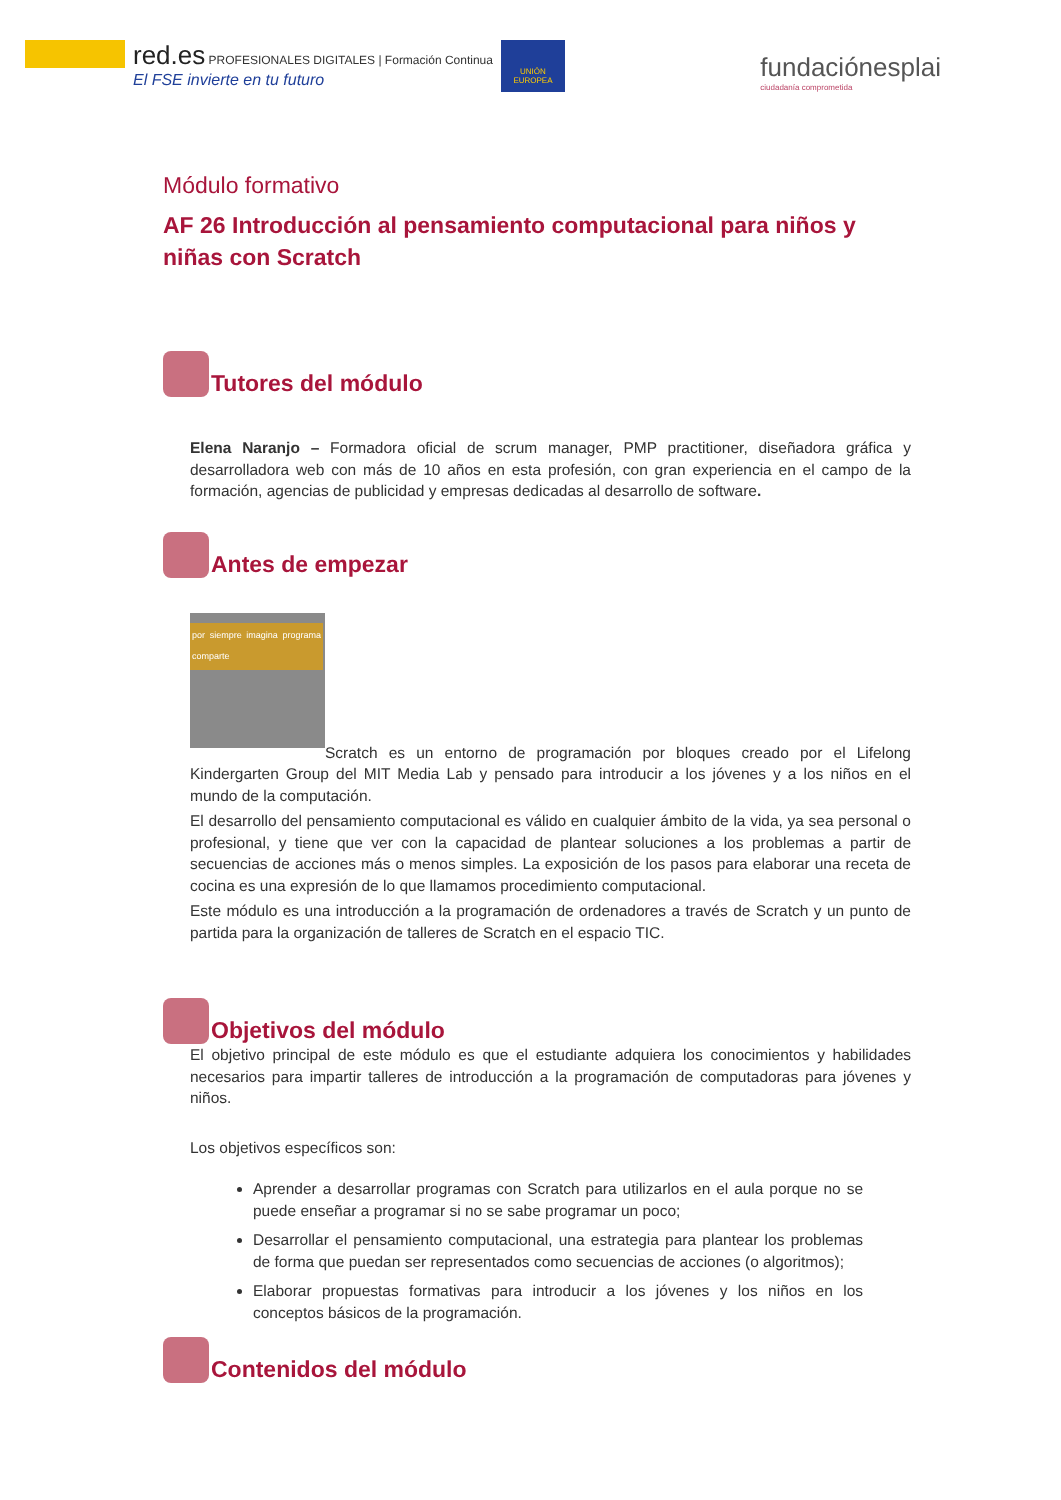red.es PROFESIONALES DIGITALES | Formación Continua
El FSE invierte en tu futuro
UNIÓN EUROPEA
fundaciónesplai
ciudadanía comprometida
Módulo formativo
AF 26 Introducción al pensamiento computacional para niños y niñas con Scratch
Tutores del módulo
Elena Naranjo – Formadora oficial de scrum manager, PMP practitioner, diseñadora gráfica y desarrolladora web con más de 10 años en esta profesión, con gran experiencia en el campo de la formación, agencias de publicidad y empresas dedicadas al desarrollo de software.
Antes de empezar
por siempre imagina programa comparte
Scratch es un entorno de programación por bloques creado por el Lifelong Kindergarten Group del MIT Media Lab y pensado para introducir a los jóvenes y a los niños en el mundo de la computación.
El desarrollo del pensamiento computacional es válido en cualquier ámbito de la vida, ya sea personal o profesional, y tiene que ver con la capacidad de plantear soluciones a los problemas a partir de secuencias de acciones más o menos simples. La exposición de los pasos para elaborar una receta de cocina es una expresión de lo que llamamos procedimiento computacional.
Este módulo es una introducción a la programación de ordenadores a través de Scratch y un punto de partida para la organización de talleres de Scratch en el espacio TIC.
Objetivos del módulo
El objetivo principal de este módulo es que el estudiante adquiera los conocimientos y habilidades necesarios para impartir talleres de introducción a la programación de computadoras para jóvenes y niños.
Los objetivos específicos son:
Aprender a desarrollar programas con Scratch para utilizarlos en el aula porque no se puede enseñar a programar si no se sabe programar un poco;
Desarrollar el pensamiento computacional, una estrategia para plantear los problemas de forma que puedan ser representados como secuencias de acciones (o algoritmos);
Elaborar propuestas formativas para introducir a los jóvenes y los niños en los conceptos básicos de la programación.
Contenidos del módulo